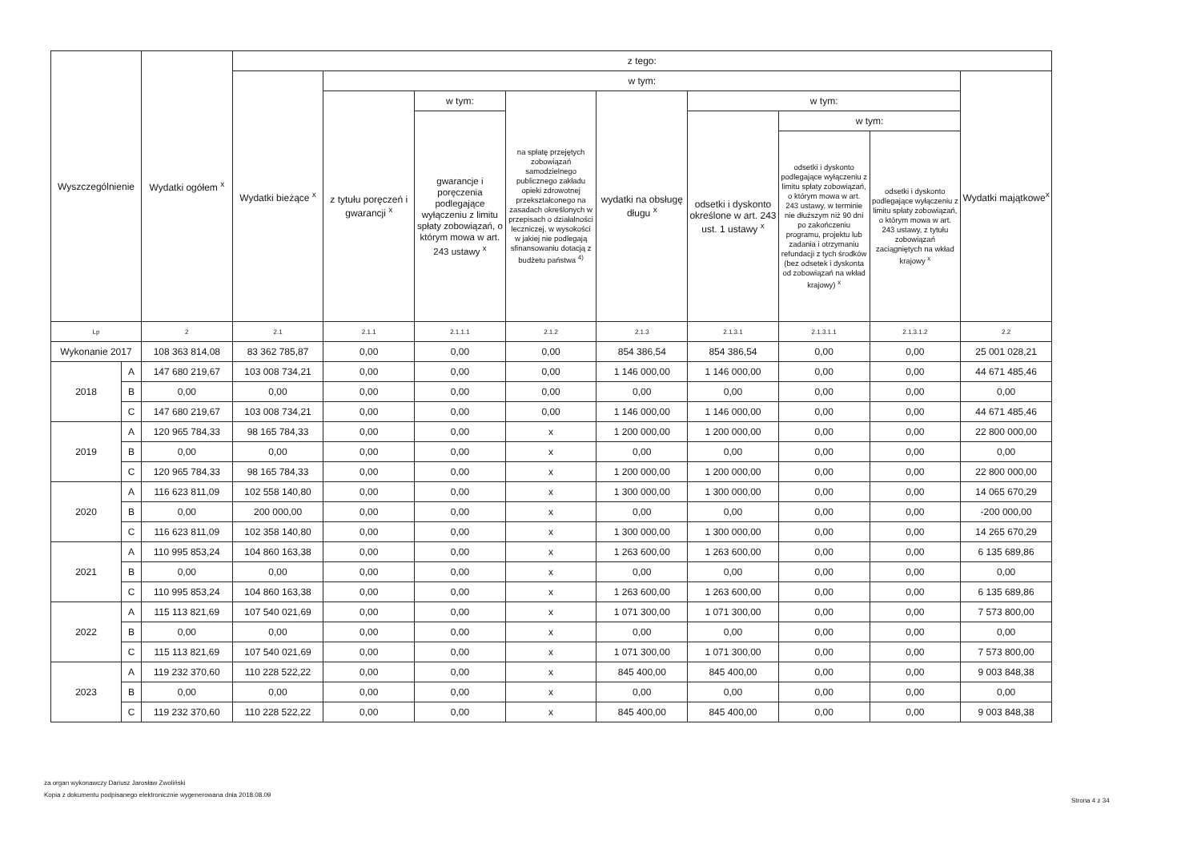| Wyszczególnienie | | Wydatki ogółem <sup>x</sup> | z tego: | | | | | | | | |
| --- | --- | --- | --- | --- | --- | --- | --- | --- | --- | --- | --- |
| | | | Wydatki bieżące <sup>x</sup> | w tym: | | | | | | | Wydatki majątkowe<sup>x</sup> |
| | | | | z tytułu poręczeń i gwarancji <sup>x</sup> | w tym: | na spłatę przejętych zobowiązań samodzielnego publicznego zakładu opieki zdrowotnej przekształconego na zasadach określonych w przepisach o działalności leczniczej, w wysokości w jakiej nie podlegają sfinansowaniu dotacją z budżetu państwa <sup>4)</sup> | wydatki na obsługę długu <sup>x</sup> | w tym: | | | |
| | | | | | gwarancje i poręczenia podlegające wyłączeniu z limitu spłaty zobowiązań, o którym mowa w art. 243 ustawy <sup>x</sup> | | | odsetki i dyskonto określone w art. 243 ust. 1 ustawy <sup>x</sup> | w tym: | | |
| | | | | | | | | | odsetki i dyskonto podlegające wyłączeniu z limitu spłaty zobowiązań, o którym mowa w art. 243 ustawy, w terminie nie dłuższym niż 90 dni po zakończeniu programu, projektu lub zadania i otrzymaniu refundacji z tych środków (bez odsetek i dyskonta od zobowiązań na wkład krajowy) <sup>x</sup> | odsetki i dyskonto podlegające wyłączeniu z limitu spłaty zobowiązań, o którym mowa w art. 243 ustawy, z tytułu zobowiązań zaciągniętych na wkład krajowy <sup>x</sup> | |
| Lp | | 2 | 2.1 | 2.1.1 | 2.1.1.1 | 2.1.2 | 2.1.3 | 2.1.3.1 | 2.1.3.1.1 | 2.1.3.1.2 | 2.2 |
| Wykonanie 2017 | | 108 363 814,08 | 83 362 785,87 | 0,00 | 0,00 | 0,00 | 854 386,54 | 854 386,54 | 0,00 | 0,00 | 25 001 028,21 |
| 2018 | A | 147 680 219,67 | 103 008 734,21 | 0,00 | 0,00 | 0,00 | 1 146 000,00 | 1 146 000,00 | 0,00 | 0,00 | 44 671 485,46 |
| | B | 0,00 | 0,00 | 0,00 | 0,00 | 0,00 | 0,00 | 0,00 | 0,00 | 0,00 | 0,00 |
| | C | 147 680 219,67 | 103 008 734,21 | 0,00 | 0,00 | 0,00 | 1 146 000,00 | 1 146 000,00 | 0,00 | 0,00 | 44 671 485,46 |
| 2019 | A | 120 965 784,33 | 98 165 784,33 | 0,00 | 0,00 | x | 1 200 000,00 | 1 200 000,00 | 0,00 | 0,00 | 22 800 000,00 |
| | B | 0,00 | 0,00 | 0,00 | 0,00 | x | 0,00 | 0,00 | 0,00 | 0,00 | 0,00 |
| | C | 120 965 784,33 | 98 165 784,33 | 0,00 | 0,00 | x | 1 200 000,00 | 1 200 000,00 | 0,00 | 0,00 | 22 800 000,00 |
| 2020 | A | 116 623 811,09 | 102 558 140,80 | 0,00 | 0,00 | x | 1 300 000,00 | 1 300 000,00 | 0,00 | 0,00 | 14 065 670,29 |
| | B | 0,00 | 200 000,00 | 0,00 | 0,00 | x | 0,00 | 0,00 | 0,00 | 0,00 | -200 000,00 |
| | C | 116 623 811,09 | 102 358 140,80 | 0,00 | 0,00 | x | 1 300 000,00 | 1 300 000,00 | 0,00 | 0,00 | 14 265 670,29 |
| 2021 | A | 110 995 853,24 | 104 860 163,38 | 0,00 | 0,00 | x | 1 263 600,00 | 1 263 600,00 | 0,00 | 0,00 | 6 135 689,86 |
| | B | 0,00 | 0,00 | 0,00 | 0,00 | x | 0,00 | 0,00 | 0,00 | 0,00 | 0,00 |
| | C | 110 995 853,24 | 104 860 163,38 | 0,00 | 0,00 | x | 1 263 600,00 | 1 263 600,00 | 0,00 | 0,00 | 6 135 689,86 |
| 2022 | A | 115 113 821,69 | 107 540 021,69 | 0,00 | 0,00 | x | 1 071 300,00 | 1 071 300,00 | 0,00 | 0,00 | 7 573 800,00 |
| | B | 0,00 | 0,00 | 0,00 | 0,00 | x | 0,00 | 0,00 | 0,00 | 0,00 | 0,00 |
| | C | 115 113 821,69 | 107 540 021,69 | 0,00 | 0,00 | x | 1 071 300,00 | 1 071 300,00 | 0,00 | 0,00 | 7 573 800,00 |
| 2023 | A | 119 232 370,60 | 110 228 522,22 | 0,00 | 0,00 | x | 845 400,00 | 845 400,00 | 0,00 | 0,00 | 9 003 848,38 |
| | B | 0,00 | 0,00 | 0,00 | 0,00 | x | 0,00 | 0,00 | 0,00 | 0,00 | 0,00 |
| | C | 119 232 370,60 | 110 228 522,22 | 0,00 | 0,00 | x | 845 400,00 | 845 400,00 | 0,00 | 0,00 | 9 003 848,38 |
za organ wykonawczy Dariusz Jarosław Zwoliński
Kopia z dokumentu podpisanego elektronicznie wygenerowana dnia 2018.08.09
Strona 4 z 34